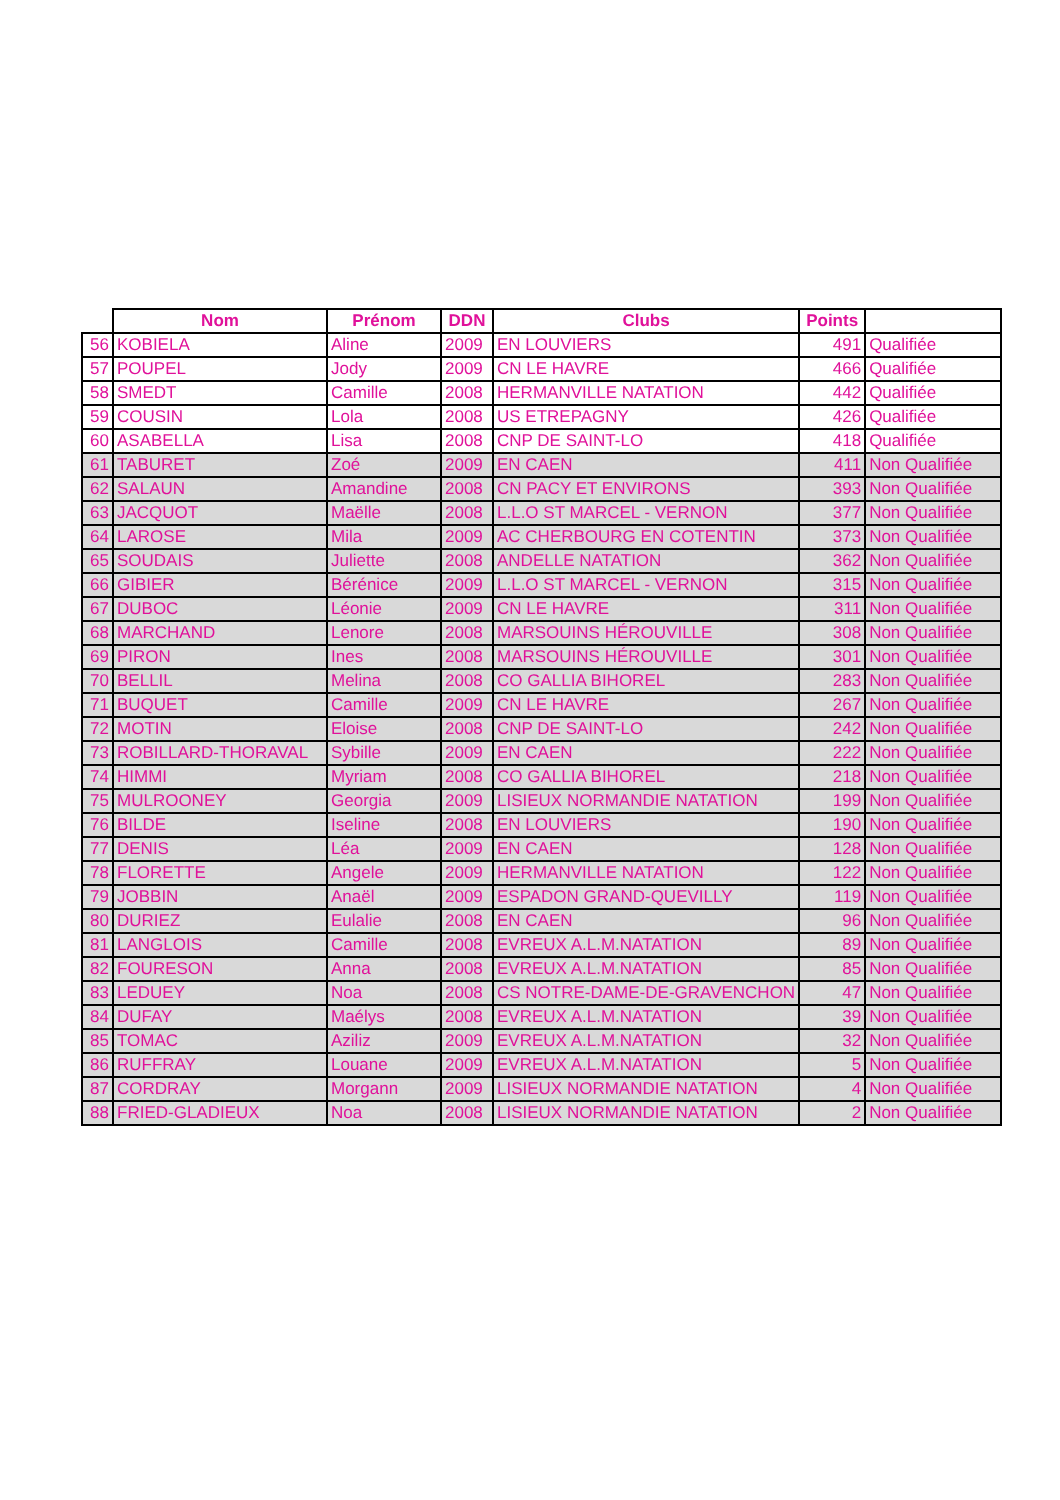| | Nom | Prénom | DDN | Clubs | Points | |
| --- | --- | --- | --- | --- | --- | --- |
| 56 | KOBIELA | Aline | 2009 | EN LOUVIERS | 491 | Qualifiée |
| 57 | POUPEL | Jody | 2009 | CN LE HAVRE | 466 | Qualifiée |
| 58 | SMEDT | Camille | 2008 | HERMANVILLE NATATION | 442 | Qualifiée |
| 59 | COUSIN | Lola | 2008 | US ETREPAGNY | 426 | Qualifiée |
| 60 | ASABELLA | Lisa | 2008 | CNP DE SAINT-LO | 418 | Qualifiée |
| 61 | TABURET | Zoé | 2009 | EN CAEN | 411 | Non Qualifiée |
| 62 | SALAUN | Amandine | 2008 | CN PACY ET ENVIRONS | 393 | Non Qualifiée |
| 63 | JACQUOT | Maëlle | 2008 | L.L.O ST MARCEL - VERNON | 377 | Non Qualifiée |
| 64 | LAROSE | Mila | 2009 | AC CHERBOURG EN COTENTIN | 373 | Non Qualifiée |
| 65 | SOUDAIS | Juliette | 2008 | ANDELLE NATATION | 362 | Non Qualifiée |
| 66 | GIBIER | Bérénice | 2009 | L.L.O ST MARCEL - VERNON | 315 | Non Qualifiée |
| 67 | DUBOC | Léonie | 2009 | CN LE HAVRE | 311 | Non Qualifiée |
| 68 | MARCHAND | Lenore | 2008 | MARSOUINS HÉROUVILLE | 308 | Non Qualifiée |
| 69 | PIRON | Ines | 2008 | MARSOUINS HÉROUVILLE | 301 | Non Qualifiée |
| 70 | BELLIL | Melina | 2008 | CO GALLIA BIHOREL | 283 | Non Qualifiée |
| 71 | BUQUET | Camille | 2009 | CN LE HAVRE | 267 | Non Qualifiée |
| 72 | MOTIN | Eloise | 2008 | CNP DE SAINT-LO | 242 | Non Qualifiée |
| 73 | ROBILLARD-THORAVAL | Sybille | 2009 | EN CAEN | 222 | Non Qualifiée |
| 74 | HIMMI | Myriam | 2008 | CO GALLIA BIHOREL | 218 | Non Qualifiée |
| 75 | MULROONEY | Georgia | 2009 | LISIEUX NORMANDIE NATATION | 199 | Non Qualifiée |
| 76 | BILDE | Iseline | 2008 | EN LOUVIERS | 190 | Non Qualifiée |
| 77 | DENIS | Léa | 2009 | EN CAEN | 128 | Non Qualifiée |
| 78 | FLORETTE | Angele | 2009 | HERMANVILLE NATATION | 122 | Non Qualifiée |
| 79 | JOBBIN | Anaël | 2009 | ESPADON GRAND-QUEVILLY | 119 | Non Qualifiée |
| 80 | DURIEZ | Eulalie | 2008 | EN CAEN | 96 | Non Qualifiée |
| 81 | LANGLOIS | Camille | 2008 | EVREUX A.L.M.NATATION | 89 | Non Qualifiée |
| 82 | FOURESON | Anna | 2008 | EVREUX A.L.M.NATATION | 85 | Non Qualifiée |
| 83 | LEDUEY | Noa | 2008 | CS NOTRE-DAME-DE-GRAVENCHON | 47 | Non Qualifiée |
| 84 | DUFAY | Maélys | 2008 | EVREUX A.L.M.NATATION | 39 | Non Qualifiée |
| 85 | TOMAC | Aziliz | 2009 | EVREUX A.L.M.NATATION | 32 | Non Qualifiée |
| 86 | RUFFRAY | Louane | 2009 | EVREUX A.L.M.NATATION | 5 | Non Qualifiée |
| 87 | CORDRAY | Morgann | 2009 | LISIEUX NORMANDIE NATATION | 4 | Non Qualifiée |
| 88 | FRIED-GLADIEUX | Noa | 2008 | LISIEUX NORMANDIE NATATION | 2 | Non Qualifiée |